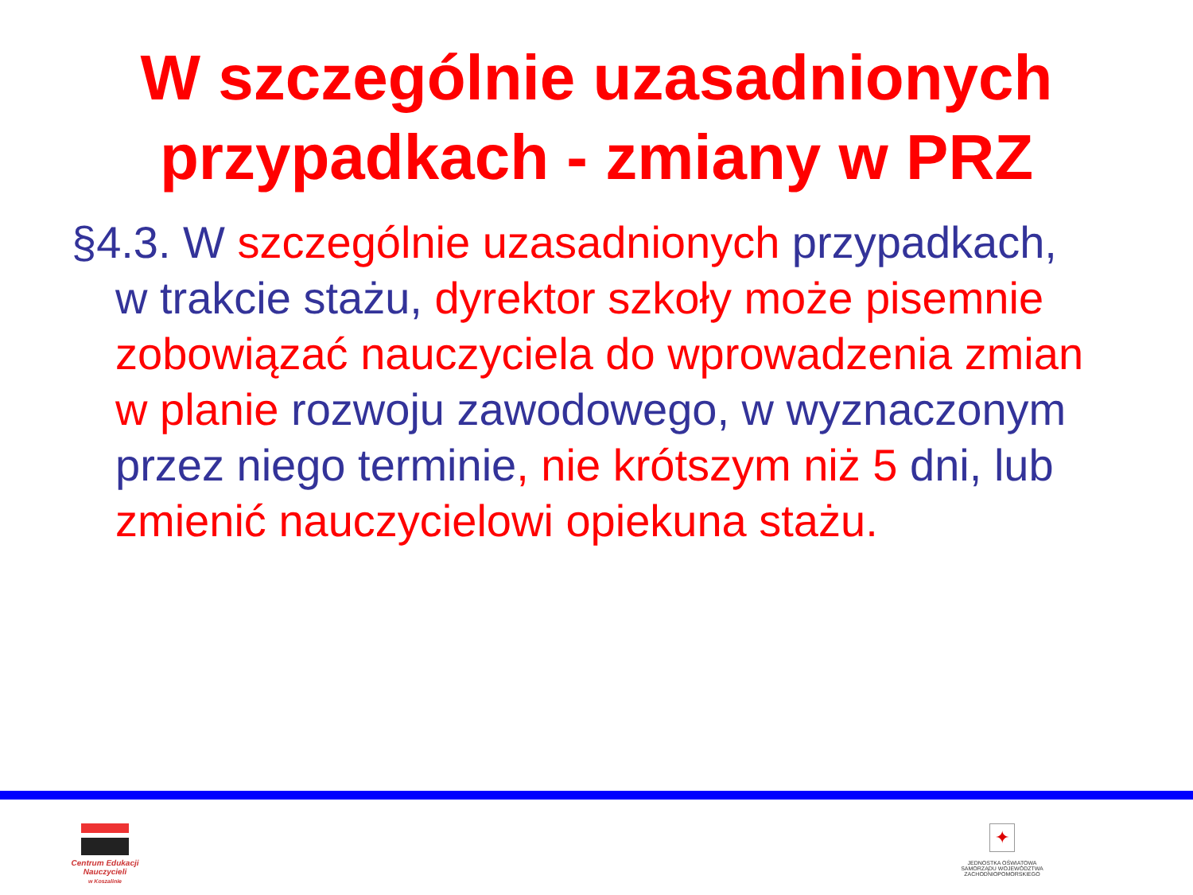W szczególnie uzasadnionych przypadkach - zmiany w PRZ
§4.3. W szczególnie uzasadnionych przypadkach, w trakcie stażu, dyrektor szkoły może pisemnie zobowiązać nauczyciela do wprowadzenia zmian w planie rozwoju zawodowego, w wyznaczonym przez niego terminie, nie krótszym niż 5 dni, lub zmienić nauczycielowi opiekuna stażu.
Centrum Edukacji Nauczycieli
w Koszalinie
✦
JEDNOSTKA OŚWIATOWA
SAMORZĄDU WOJEWÓDZTWA
ZACHODNIOPOMORSKIEGO